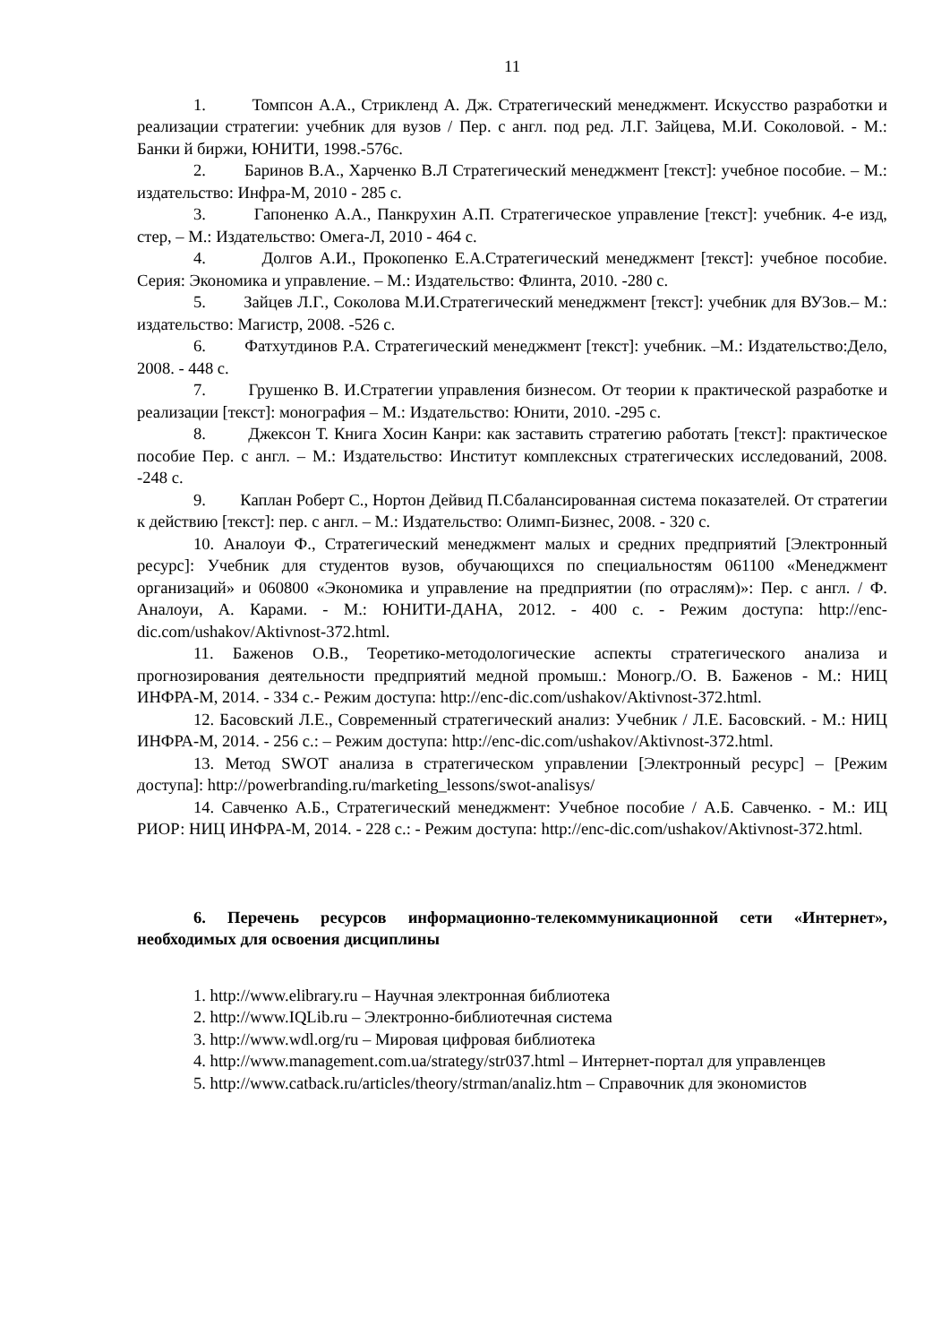11
1. Томпсон А.А., Стрикленд А. Дж. Стратегический менеджмент. Искусство разработки и реализации стратегии: учебник для вузов / Пер. с англ. под ред. Л.Г. Зайцева, М.И. Соколовой. - М.: Банки й биржи, ЮНИТИ, 1998.-576с.
2. Баринов В.А., Харченко В.Л Стратегический менеджмент [текст]: учебное пособие. – М.: издательство: Инфра-М, 2010 - 285 с.
3. Гапоненко А.А., Панкрухин А.П. Стратегическое управление [текст]: учебник. 4-е изд, стер, – М.: Издательство: Омега-Л, 2010 - 464 с.
4. Долгов А.И., Прокопенко Е.А.Стратегический менеджмент [текст]: учебное пособие. Серия: Экономика и управление. – М.: Издательство: Флинта, 2010. -280 с.
5. Зайцев Л.Г., Соколова М.И.Стратегический менеджмент [текст]: учебник для ВУЗов.– М.: издательство: Магистр, 2008. -526 с.
6. Фатхутдинов Р.А. Стратегический менеджмент [текст]: учебник. –М.: Издательство:Дело, 2008. - 448 с.
7. Грушенко В. И.Стратегии управления бизнесом. От теории к практической разработке и реализации [текст]: монография – М.: Издательство: Юнити, 2010. -295 с.
8. Джексон Т. Книга Хосин Канри: как заставить стратегию работать [текст]: практическое пособие Пер. с англ. – М.: Издательство: Институт комплексных стратегических исследований, 2008. -248 с.
9. Каплан Роберт С., Нортон Дейвид П.Сбалансированная система показателей. От стратегии к действию [текст]: пер. с англ. – М.: Издательство: Олимп-Бизнес, 2008. - 320 с.
10. Аналоуи Ф., Стратегический менеджмент малых и средних предприятий [Электронный ресурс]: Учебник для студентов вузов, обучающихся по специальностям 061100 «Менеджмент организаций» и 060800 «Экономика и управление на предприятии (по отраслям)»: Пер. с англ. / Ф. Аналоуи, А. Карами. - М.: ЮНИТИ-ДАНА, 2012. - 400 с. - Режим доступа: http://enc-dic.com/ushakov/Aktivnost-372.html.
11. Баженов О.В., Теоретико-методологические аспекты стратегического анализа и прогнозирования деятельности предприятий медной промыш.: Моногр./О. В. Баженов - М.: НИЦ ИНФРА-М, 2014. - 334 с.- Режим доступа: http://enc-dic.com/ushakov/Aktivnost-372.html.
12. Басовский Л.Е., Современный стратегический анализ: Учебник / Л.Е. Басовский. - М.: НИЦ ИНФРА-М, 2014. - 256 с.: – Режим доступа: http://enc-dic.com/ushakov/Aktivnost-372.html.
13. Метод SWOT анализа в стратегическом управлении [Электронный ресурс] – [Режим доступа]: http://powerbranding.ru/marketing_lessons/swot-analisys/
14. Савченко А.Б., Стратегический менеджмент: Учебное пособие / А.Б. Савченко. - М.: ИЦ РИОР: НИЦ ИНФРА-М, 2014. - 228 с.: - Режим доступа: http://enc-dic.com/ushakov/Aktivnost-372.html.
6. Перечень ресурсов информационно-телекоммуникационной сети «Интернет», необходимых для освоения дисциплины
1. http://www.elibrary.ru – Научная электронная библиотека
2. http://www.IQLib.ru – Электронно-библиотечная система
3. http://www.wdl.org/ru – Мировая цифровая библиотека
4. http://www.management.com.ua/strategy/str037.html – Интернет-портал для управленцев
5. http://www.catback.ru/articles/theory/strman/analiz.htm – Справочник для экономистов